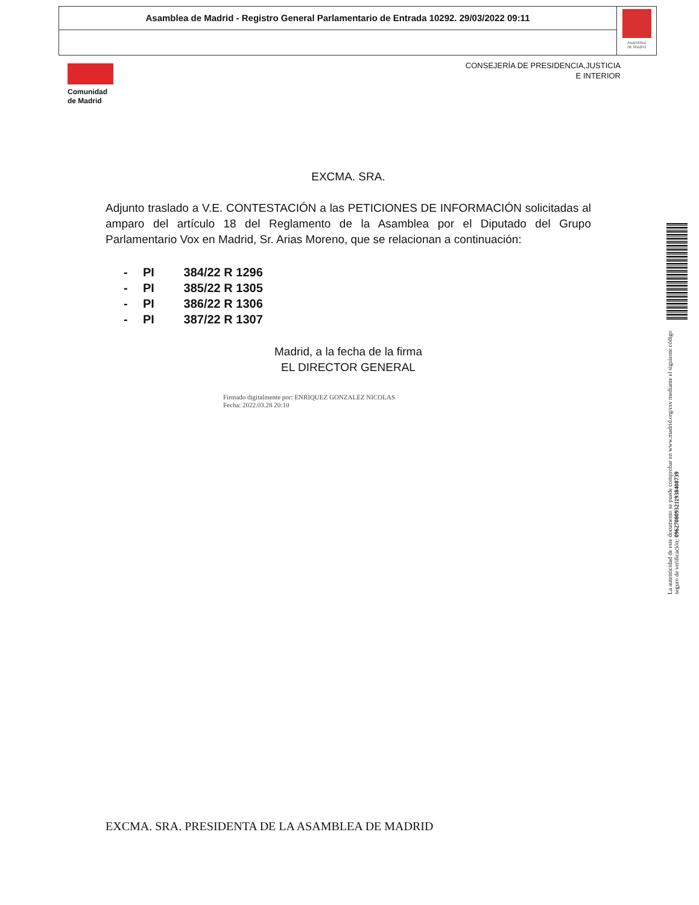Asamblea de Madrid - Registro General Parlamentario de Entrada 10292. 29/03/2022 09:11
Asamblea
de Madrid
Comunidad
de Madrid
CONSEJERÍA DE PRESIDENCIA,JUSTICIA
E INTERIOR
EXCMA. SRA.
Adjunto traslado a V.E. CONTESTACIÓN a las PETICIONES DE INFORMACIÓN solicitadas al amparo del artículo 18 del Reglamento de la Asamblea por el Diputado del Grupo Parlamentario Vox en Madrid, Sr. Arias Moreno, que se relacionan a continuación:
- PI 384/22 R 1296
- PI 385/22 R 1305
- PI 386/22 R 1306
- PI 387/22 R 1307
Madrid, a la fecha de la firma
EL DIRECTOR GENERAL
Firmado digitalmente por: ENRIQUEZ GONZALEZ NICOLAS
Fecha: 2022.03.28 20:10
EXCMA. SRA. PRESIDENTA DE LA ASAMBLEA DE MADRID
La autenticidad de este documento se puede comprobar en www.madrid.org/csv mediante el siguiente código seguro de verificación: 0962708093211938408739